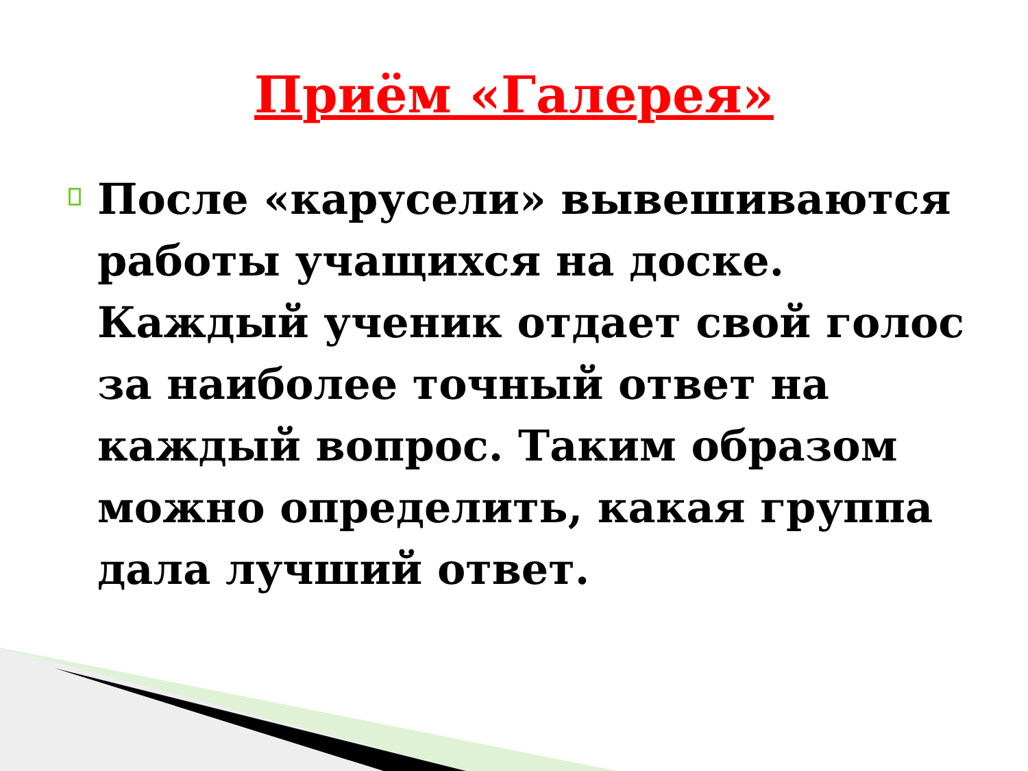Приём «Галерея»
После «карусели» вывешиваются работы учащихся на доске. Каждый ученик отдает свой голос за наиболее точный ответ на каждый вопрос. Таким образом можно определить, какая группа дала лучший ответ.